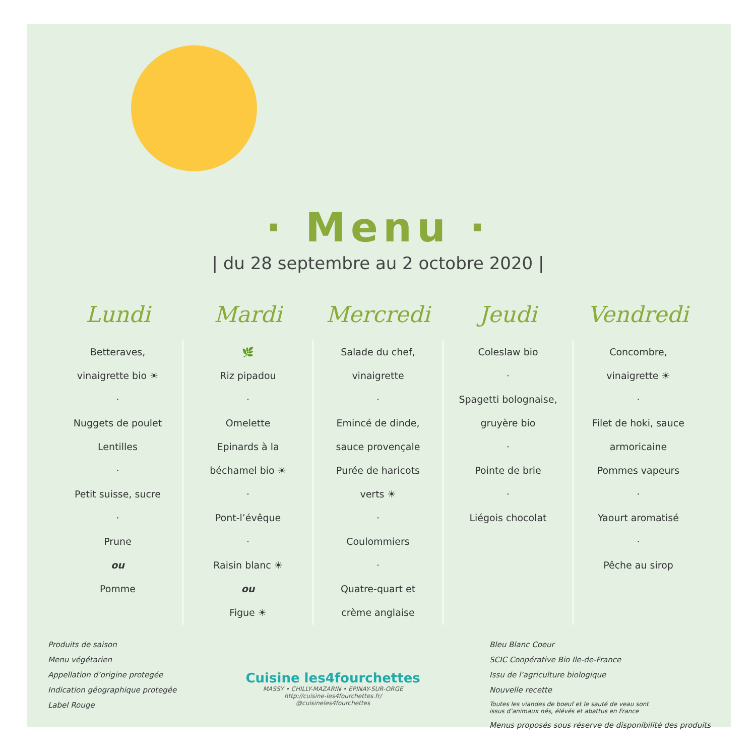· Menu ·
| du 28 septembre au 2 octobre 2020 |
| Lundi | Mardi | Mercredi | Jeudi | Vendredi |
| --- | --- | --- | --- | --- |
| Betteraves, vinaigrette bio ☀ · Nuggets de poulet Lentilles · Petit suisse, sucre · Prune ou Pomme | 🌿 Riz pipadou · Omelette Epinards à la béchamel bio ☀ · Pont-l’évêque · Raisin blanc ☀ ou Figue ☀ | Salade du chef, vinaigrette · Emincé de dinde, sauce provençale Purée de haricots verts ☀ · Coulommiers · Quatre-quart et crème anglaise | Coleslaw bio · Spagetti bolognaise, gruyère bio · Pointe de brie · Liégois chocolat | Concombre, vinaigrette ☀ · Filet de hoki, sauce armoricaine Pommes vapeurs · Yaourt aromatisé · Pêche au sirop |
Produits de saison
Menu végétarien
Appellation d’origine protegée
Indication géographique protegée
Label Rouge
Cuisine les4fourchettes
MASSY • CHILLY-MAZARIN • EPINAY-SUR-ORGE
http://cuisine-les4fourchettes.fr/
@cuisineles4fourchettes
Bleu Blanc Coeur
SCIC Coopérative Bio Ile-de-France
Issu de l’agriculture biologique
Nouvelle recette
Toutes les viandes de boeuf et le sauté de veau sont
issus d’animaux nés, élévés et abattus en France
Menus proposés sous réserve de disponibilité des produits